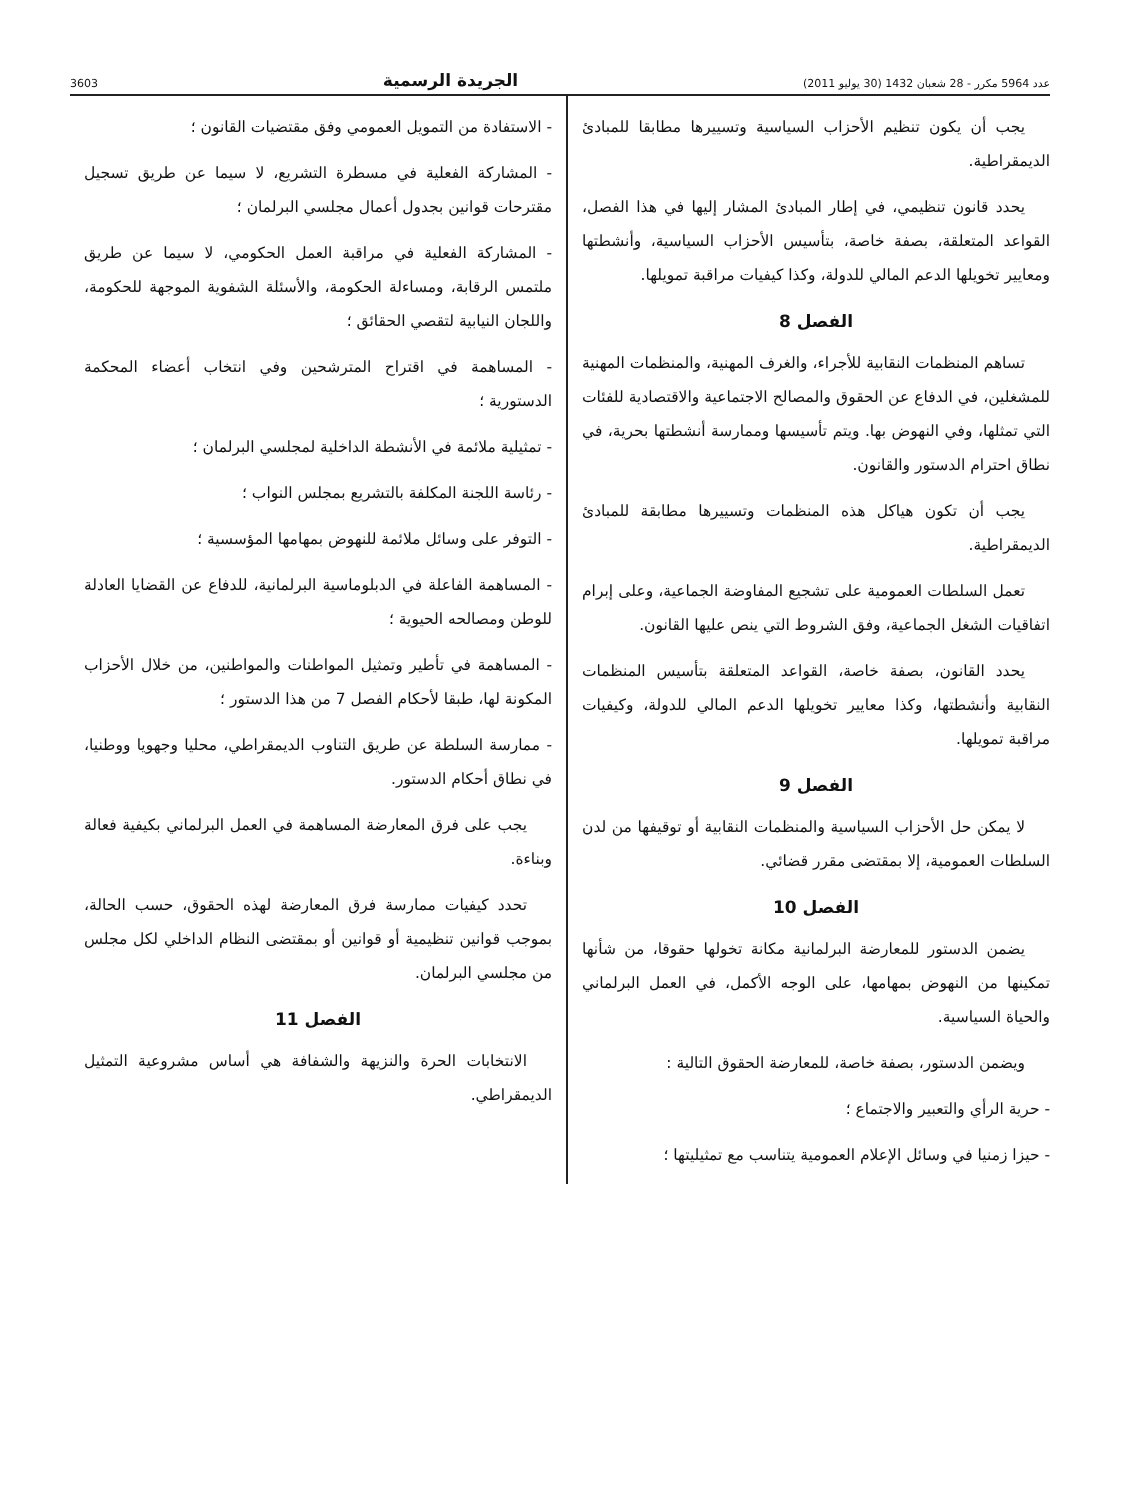عدد 5964 مكرر - 28 شعبان 1432 (30 يوليو 2011) الجريدة الرسمية 3603
يجب أن يكون تنظيم الأحزاب السياسية وتسييرها مطابقا للمبادئ الديمقراطية.
يحدد قانون تنظيمي، في إطار المبادئ المشار إليها في هذا الفصل، القواعد المتعلقة، بصفة خاصة، بتأسيس الأحزاب السياسية، وأنشطتها ومعايير تخويلها الدعم المالي للدولة، وكذا كيفيات مراقبة تمويلها.
الفصل 8
تساهم المنظمات النقابية للأجراء، والغرف المهنية، والمنظمات المهنية للمشغلين، في الدفاع عن الحقوق والمصالح الاجتماعية والاقتصادية للفئات التي تمثلها، وفي النهوض بها. ويتم تأسيسها وممارسة أنشطتها بحرية، في نطاق احترام الدستور والقانون.
يجب أن تكون هياكل هذه المنظمات وتسييرها مطابقة للمبادئ الديمقراطية.
تعمل السلطات العمومية على تشجيع المفاوضة الجماعية، وعلى إبرام اتفاقيات الشغل الجماعية، وفق الشروط التي ينص عليها القانون.
يحدد القانون، بصفة خاصة، القواعد المتعلقة بتأسيس المنظمات النقابية وأنشطتها، وكذا معايير تخويلها الدعم المالي للدولة، وكيفيات مراقبة تمويلها.
الفصل 9
لا يمكن حل الأحزاب السياسية والمنظمات النقابية أو توقيفها من لدن السلطات العمومية، إلا بمقتضى مقرر قضائي.
الفصل 10
يضمن الدستور للمعارضة البرلمانية مكانة تخولها حقوقا، من شأنها تمكينها من النهوض بمهامها، على الوجه الأكمل، في العمل البرلماني والحياة السياسية.
ويضمن الدستور، بصفة خاصة، للمعارضة الحقوق التالية :
- حرية الرأي والتعبير والاجتماع ؛
- حيزا زمنيا في وسائل الإعلام العمومية يتناسب مع تمثيليتها ؛
- الاستفادة من التمويل العمومي وفق مقتضيات القانون ؛
- المشاركة الفعلية في مسطرة التشريع، لا سيما عن طريق تسجيل مقترحات قوانين بجدول أعمال مجلسي البرلمان ؛
- المشاركة الفعلية في مراقبة العمل الحكومي، لا سيما عن طريق ملتمس الرقابة، ومساءلة الحكومة، والأسئلة الشفوية الموجهة للحكومة، واللجان النيابية لتقصي الحقائق ؛
- المساهمة في اقتراح المترشحين وفي انتخاب أعضاء المحكمة الدستورية ؛
- تمثيلية ملائمة في الأنشطة الداخلية لمجلسي البرلمان ؛
- رئاسة اللجنة المكلفة بالتشريع بمجلس النواب ؛
- التوفر على وسائل ملائمة للنهوض بمهامها المؤسسية ؛
- المساهمة الفاعلة في الدبلوماسية البرلمانية، للدفاع عن القضايا العادلة للوطن ومصالحه الحيوية ؛
- المساهمة في تأطير وتمثيل المواطنات والمواطنين، من خلال الأحزاب المكونة لها، طبقا لأحكام الفصل 7 من هذا الدستور ؛
- ممارسة السلطة عن طريق التناوب الديمقراطي، محليا وجهويا ووطنيا، في نطاق أحكام الدستور.
يجب على فرق المعارضة المساهمة في العمل البرلماني بكيفية فعالة وبناءة.
تحدد كيفيات ممارسة فرق المعارضة لهذه الحقوق، حسب الحالة، بموجب قوانين تنظيمية أو قوانين أو بمقتضى النظام الداخلي لكل مجلس من مجلسي البرلمان.
الفصل 11
الانتخابات الحرة والنزيهة والشفافة هي أساس مشروعية التمثيل الديمقراطي.